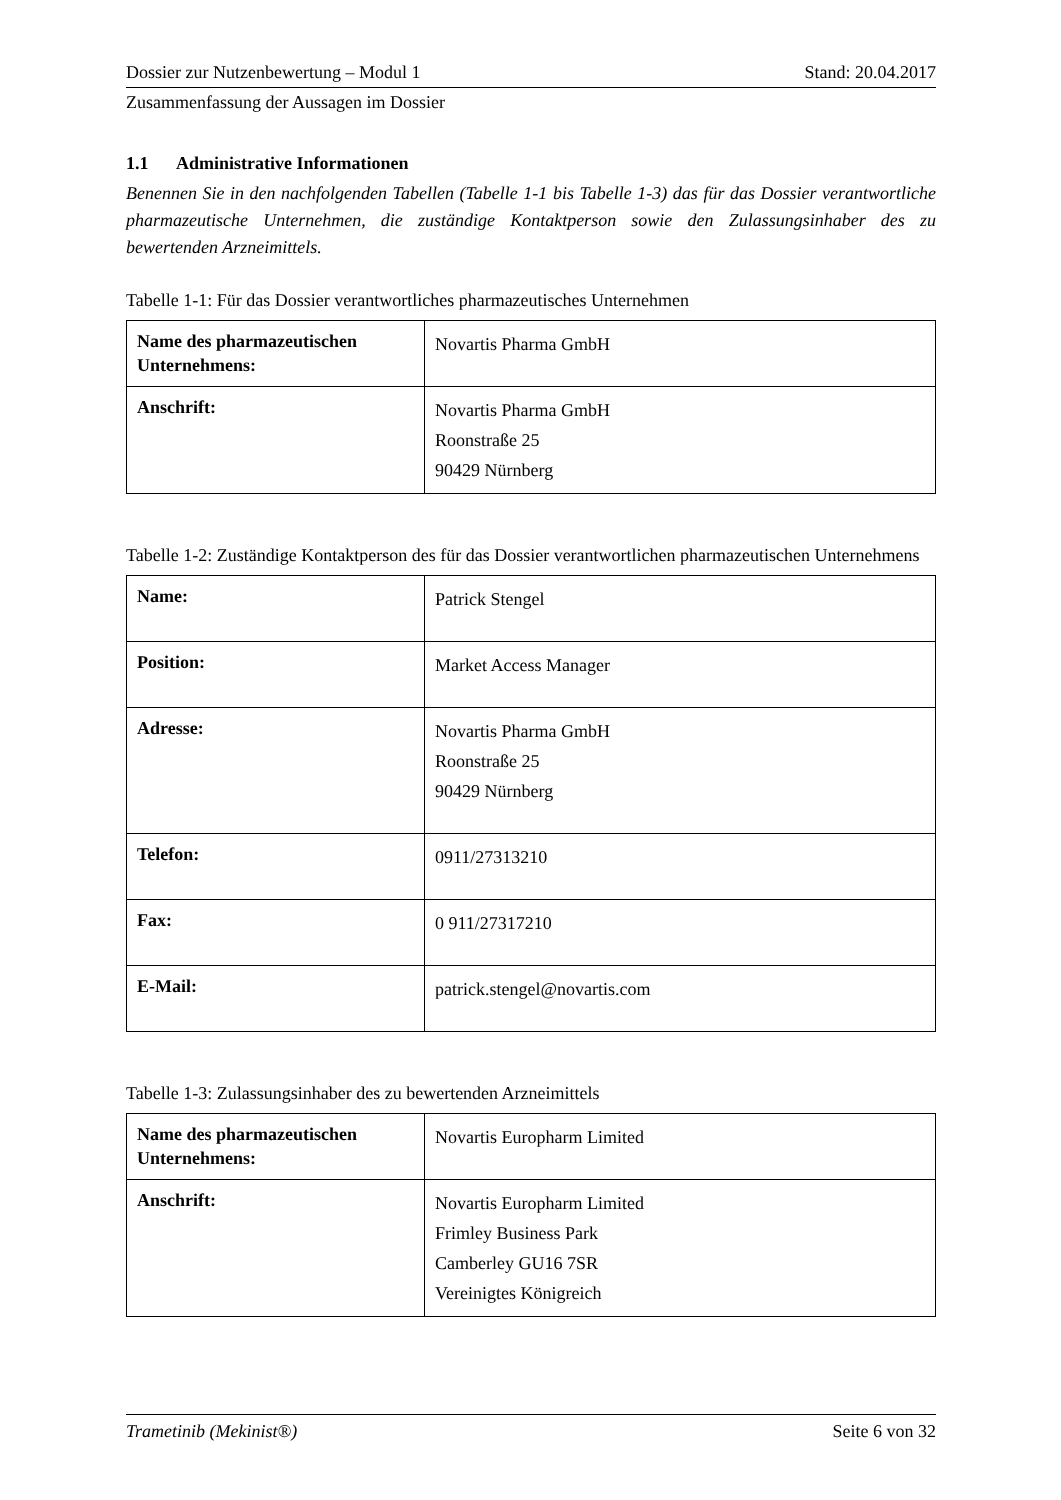Dossier zur Nutzenbewertung – Modul 1 Stand: 20.04.2017
Zusammenfassung der Aussagen im Dossier
1.1 Administrative Informationen
Benennen Sie in den nachfolgenden Tabellen (Tabelle 1-1 bis Tabelle 1-3) das für das Dossier verantwortliche pharmazeutische Unternehmen, die zuständige Kontaktperson sowie den Zulassungsinhaber des zu bewertenden Arzneimittels.
Tabelle 1-1: Für das Dossier verantwortliches pharmazeutisches Unternehmen
| Name des pharmazeutischen Unternehmens: | Novartis Pharma GmbH |
| Anschrift: | Novartis Pharma GmbH Roonstraße 25 90429 Nürnberg |
Tabelle 1-2: Zuständige Kontaktperson des für das Dossier verantwortlichen pharmazeutischen Unternehmens
| Name: | Patrick Stengel |
| Position: | Market Access Manager |
| Adresse: | Novartis Pharma GmbH Roonstraße 25 90429 Nürnberg |
| Telefon: | 0911/27313210 |
| Fax: | 0 911/27317210 |
| E-Mail: | patrick.stengel@novartis.com |
Tabelle 1-3: Zulassungsinhaber des zu bewertenden Arzneimittels
| Name des pharmazeutischen Unternehmens: | Novartis Europharm Limited |
| Anschrift: | Novartis Europharm Limited Frimley Business Park Camberley GU16 7SR Vereinigtes Königreich |
Trametinib (Mekinist®) Seite 6 von 32